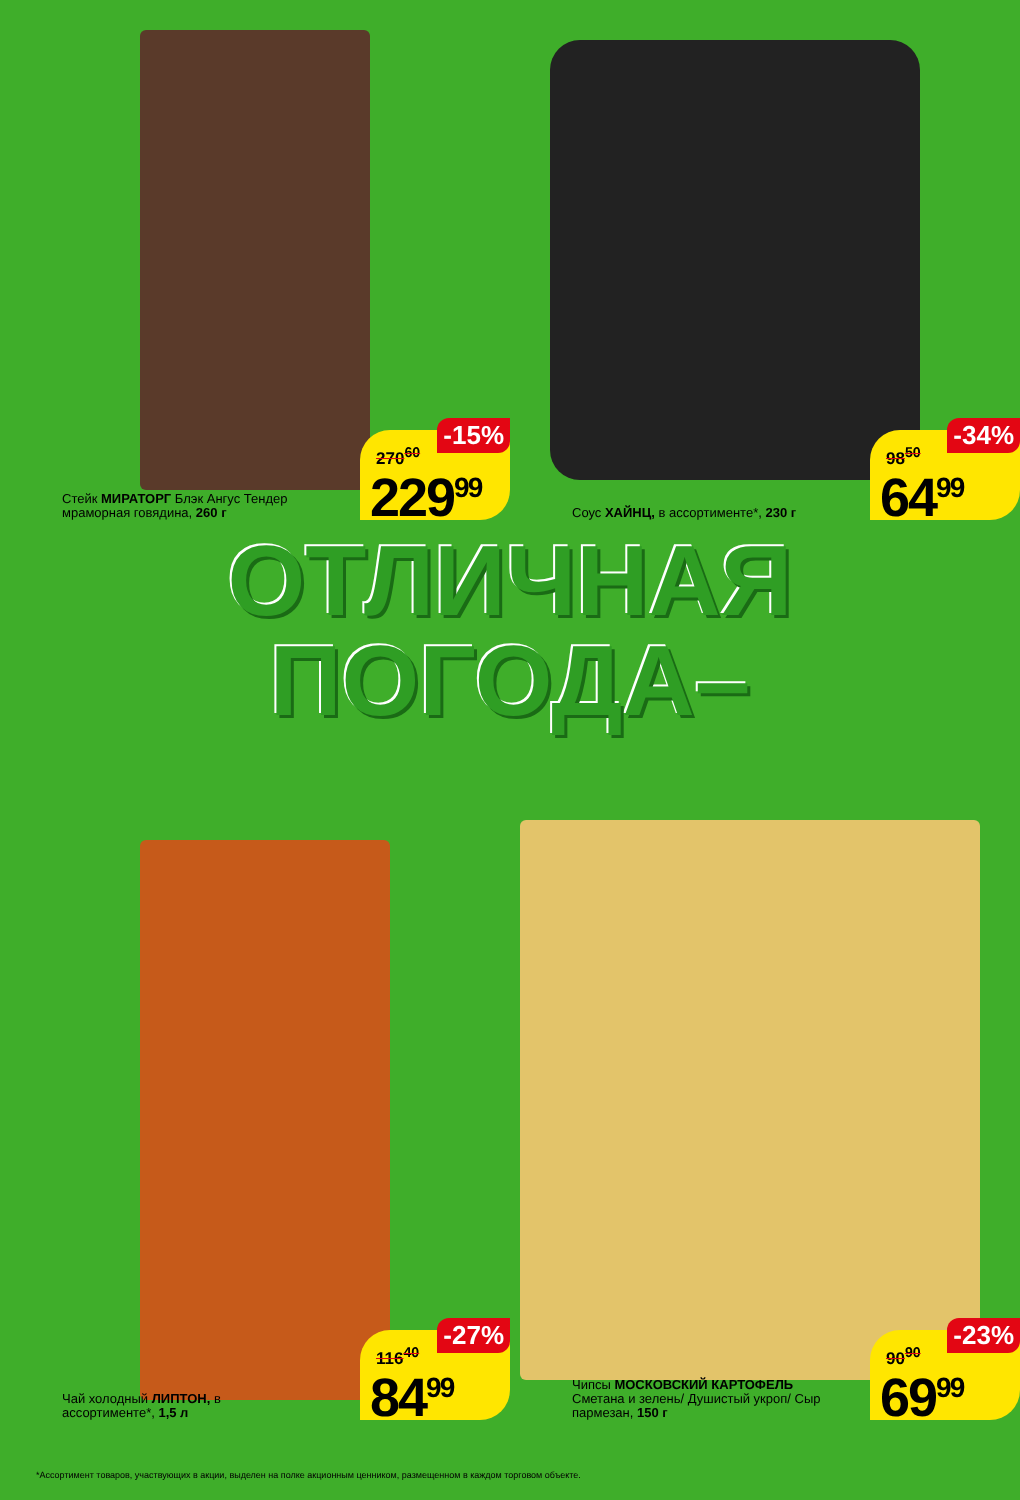Стейк МИРАТОРГ Блэк Ангус Тендер мраморная говядина, 260 г
270<sup>60</sup>
-15%
229<sup>99</sup>
Соус ХАЙНЦ, в ассортименте*, 230 г
98<sup>50</sup>
-34%
64<sup>99</sup>
ОТЛИЧНАЯ
ПОГОДА–
Чай холодный ЛИПТОН, в ассортименте*, 1,5 л
116<sup>40</sup>
-27%
84<sup>99</sup>
Чипсы МОСКОВСКИЙ КАРТОФЕЛЬ Сметана и зелень/ Душистый укроп/ Сыр пармезан, 150 г
90<sup>90</sup>
-23%
69<sup>99</sup>
*Ассортимент товаров, участвующих в акции, выделен на полке акционным ценником, размещенном в каждом торговом объекте.